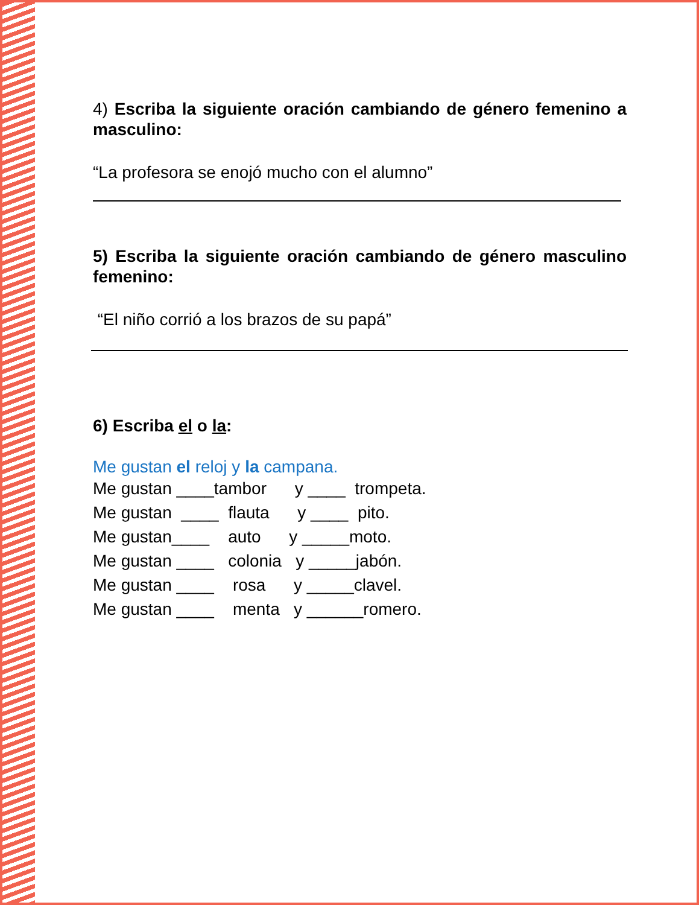4) Escriba la siguiente oración cambiando de género femenino a masculino:
“La profesora se enojó mucho con el alumno”
5) Escriba la siguiente oración cambiando de género masculino femenino:
“El niño corrió a los brazos de su papá”
6) Escriba el o la:
Me gustan el reloj y la campana.
Me gustan ____tambor      y ____  trompeta.
Me gustan  ____  flauta      y ____  pito.
Me gustan____    auto      y _____moto.
Me gustan ____   colonia   y _____jabón.
Me gustan ____    rosa      y _____clavel.
Me gustan ____    menta   y ______romero.